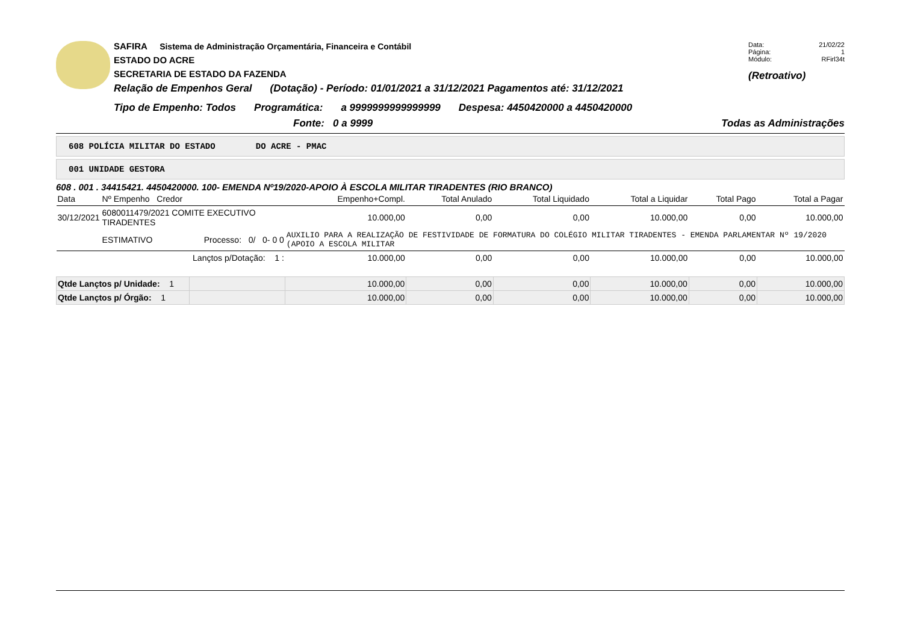SAFIRA Sistema de Administração Orçamentária, Financeira e Contábil
ESTADO DO ACRE
SECRETARIA DE ESTADO DA FAZENDA
Relação de Empenhos Geral (Dotação) - Período: 01/01/2021 a 31/12/2021 Pagamentos até: 31/12/2021
Data: 21/02/22
Página: 1
Módulo: RFirl34t
(Retroativo)
Tipo de Empenho: Todos Programática: a 9999999999999999 Despesa: 4450420000 a 4450420000
Fonte: 0 a 9999 Todas as Administrações
608 POLÍCIA MILITAR DO ESTADO DO ACRE - PMAC
001 UNIDADE GESTORA
608 . 001 . 34415421. 4450420000. 100- EMENDA Nº19/2020-APOIO À ESCOLA MILITAR TIRADENTES (RIO BRANCO)
| Data | Nº Empenho Credor | | Empenho+Compl. | Total Anulado | Total Liquidado | Total a Liquidar | Total Pago | Total a Pagar |
| --- | --- | --- | --- | --- | --- | --- | --- | --- |
| 30/12/2021 | 6080011479/2021 COMITE EXECUTIVO TIRADENTES | | 10.000,00 | 0,00 | 0,00 | 10.000,00 | 0,00 | 10.000,00 |
| | ESTIMATIVO | Processo: 0/ 0- 0 0 | AUXILIO PARA A REALIZAÇÃO DE FESTIVIDADE DE FORMATURA DO COLÉGIO MILITAR TIRADENTES - EMENDA PARLAMENTAR Nº 19/2020 (APOIO A ESCOLA MILITAR | | | | | |
| | | Lançtos p/Dotação: 1 : | 10.000,00 | 0,00 | 0,00 | 10.000,00 | 0,00 | 10.000,00 |
| Qtde Lançtos p/ Unidade: 1 | | | 10.000,00 | 0,00 | 0,00 | 10.000,00 | 0,00 | 10.000,00 |
| Qtde Lançtos p/ Órgão: 1 | | | 10.000,00 | 0,00 | 0,00 | 10.000,00 | 0,00 | 10.000,00 |